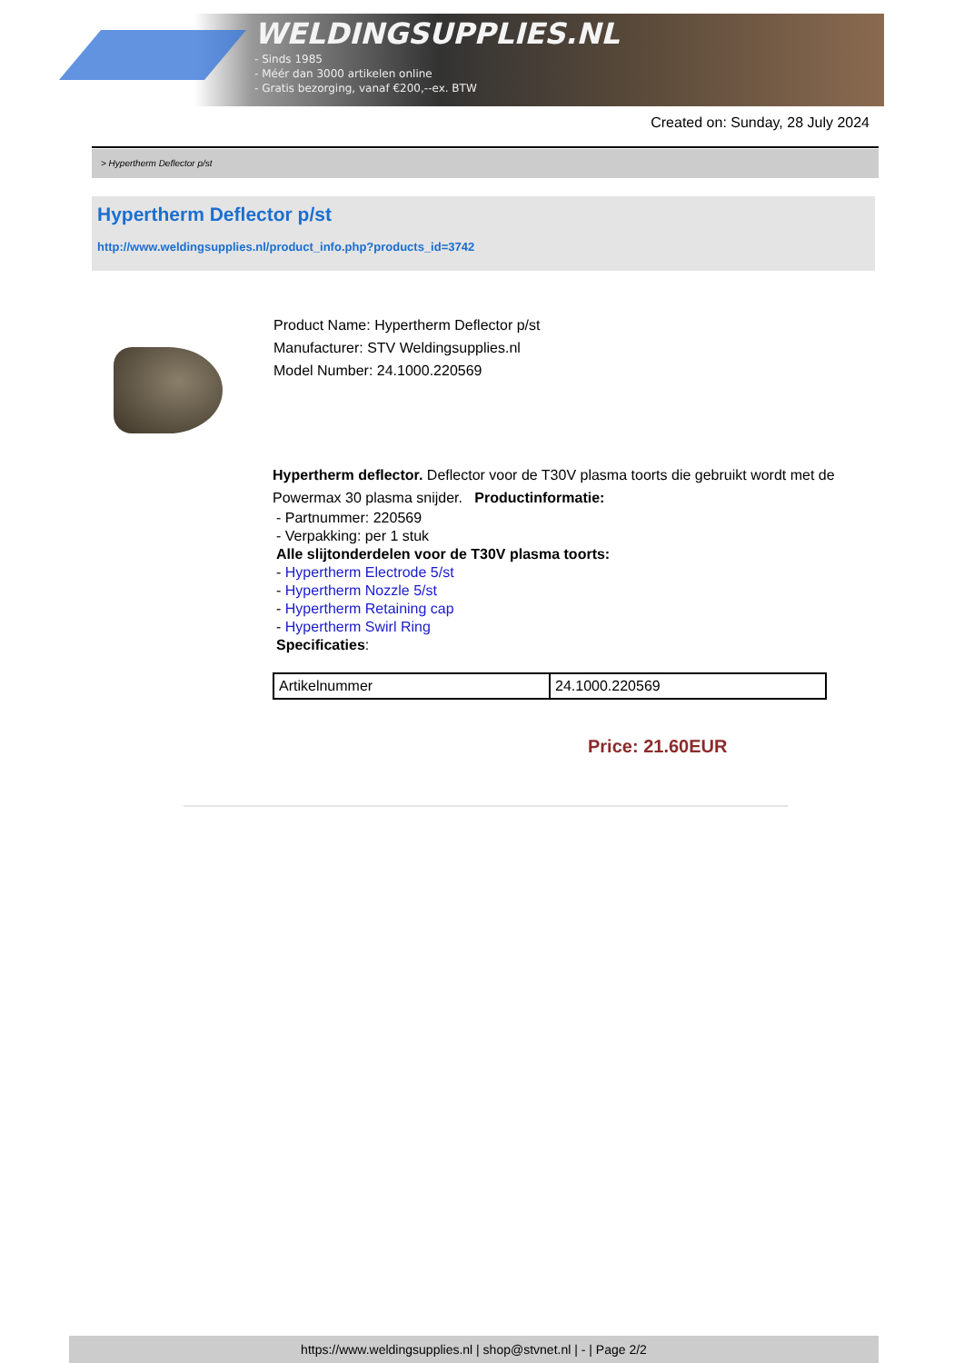WELDINGSUPPLIES.NL
- Sinds 1985
- Méér dan 3000 artikelen online
- Gratis bezorging, vanaf €200,--ex. BTW
Created on: Sunday, 28 July 2024
> Hypertherm Deflector p/st
Hypertherm Deflector p/st
http://www.weldingsupplies.nl/product_info.php?products_id=3742
Product Name: Hypertherm Deflector p/st
Manufacturer: STV Weldingsupplies.nl
Model Number: 24.1000.220569
Hypertherm deflector. Deflector voor de T30V plasma toorts die gebruikt wordt met de Powermax 30 plasma snijder. Productinformatie:
- Partnummer: 220569
- Verpakking: per 1 stuk
Alle slijtonderdelen voor de T30V plasma toorts:
- Hypertherm Electrode 5/st
- Hypertherm Nozzle 5/st
- Hypertherm Retaining cap
- Hypertherm Swirl Ring
Specificaties:
| Artikelnummer | 24.1000.220569 |
Price: 21.60EUR
https://www.weldingsupplies.nl | shop@stvnet.nl | - | Page 2/2